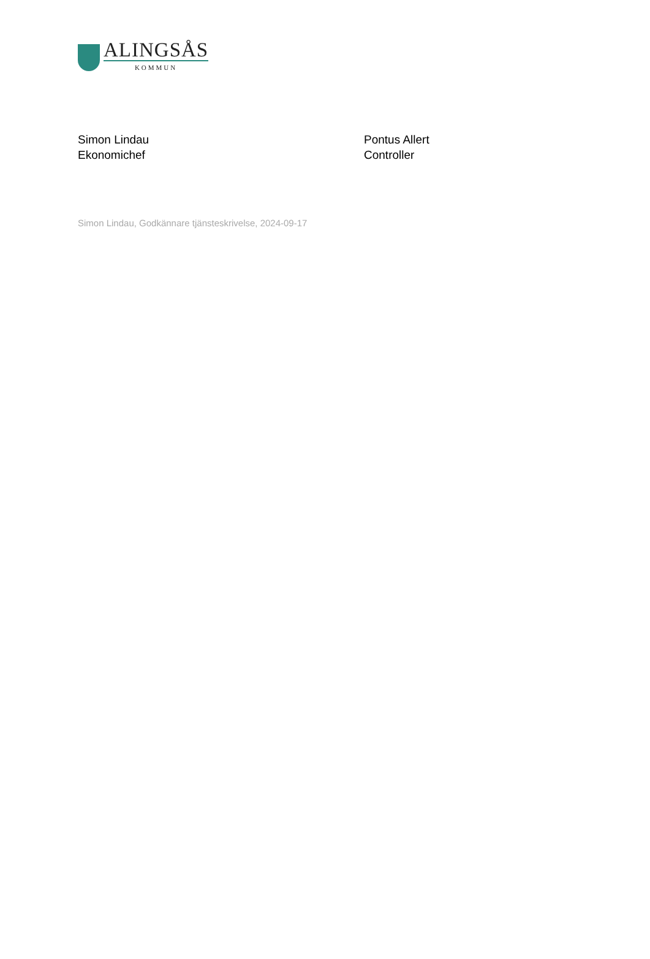ALINGSÅS
KOMMUN
Simon Lindau
Ekonomichef
Pontus Allert
Controller
Simon Lindau, Godkännare tjänsteskrivelse, 2024-09-17